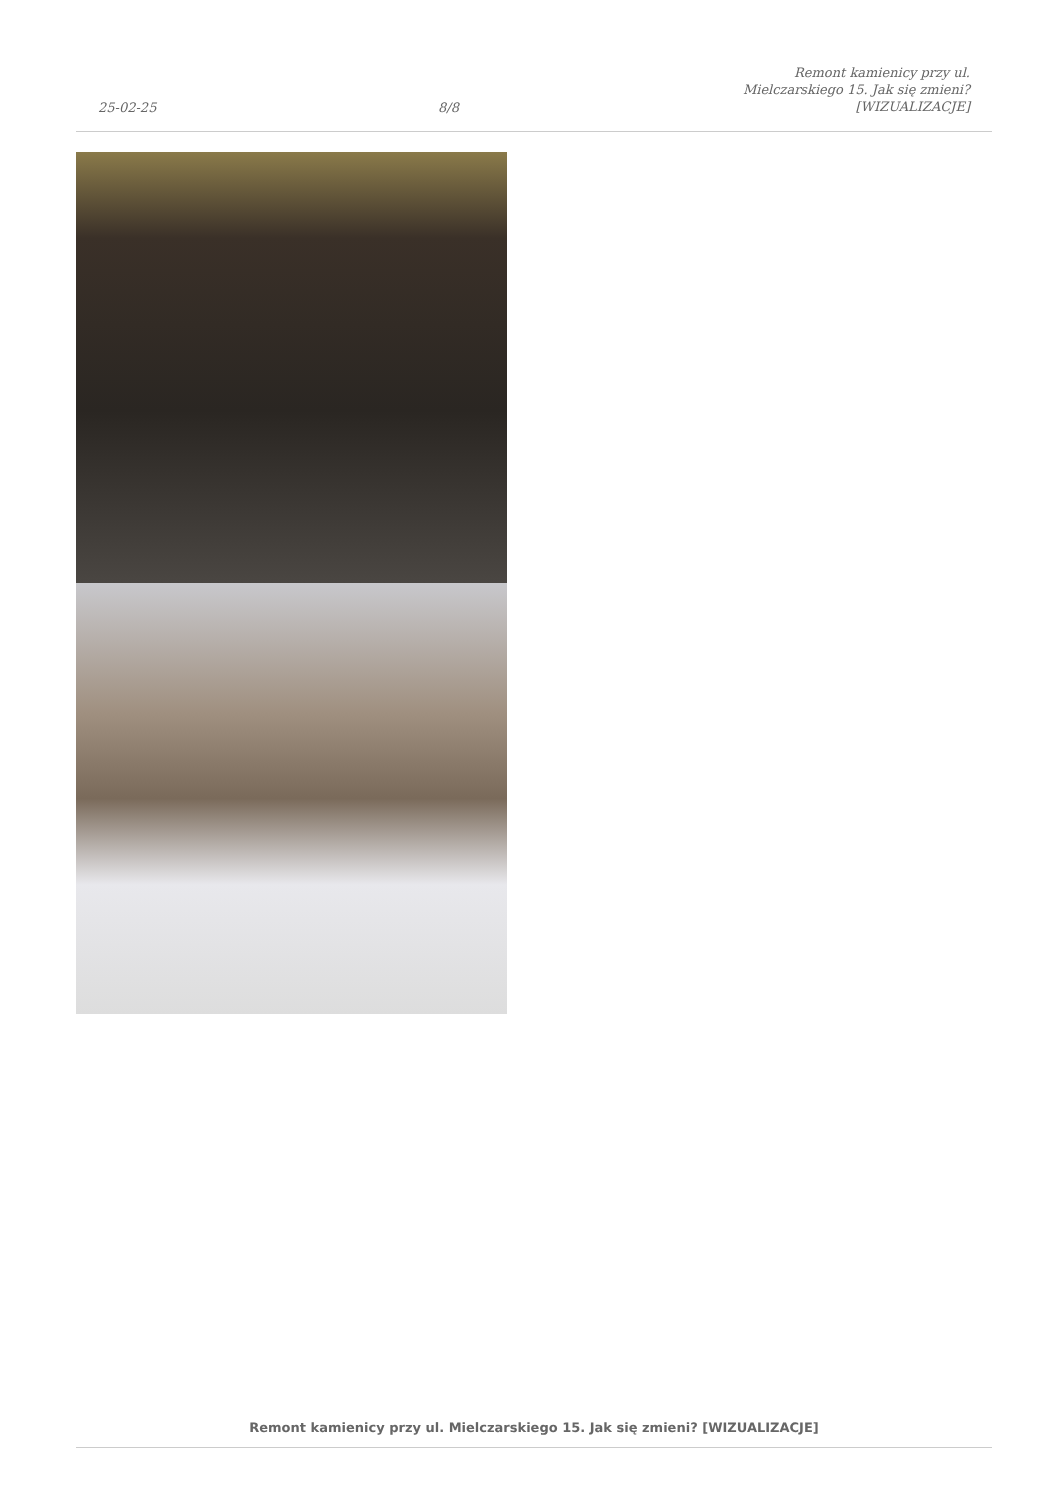25-02-25
8/8
Remont kamienicy przy ul.
Mielczarskiego 15. Jak się zmieni?
[WIZUALIZACJE]
Remont kamienicy przy ul. Mielczarskiego 15. Jak się zmieni? [WIZUALIZACJE]